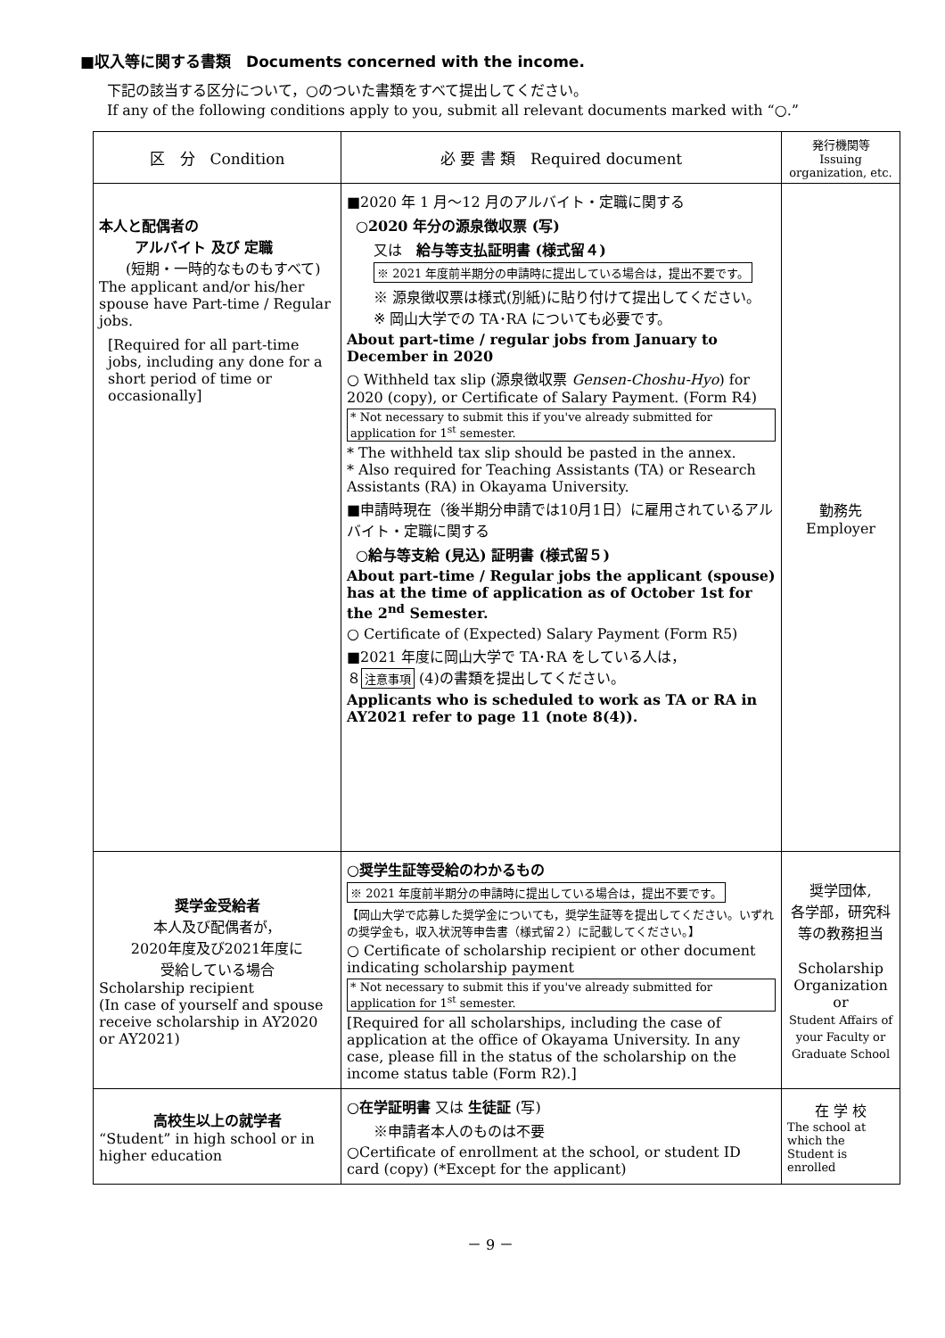■収入等に関する書類　Documents concerned with the income.
下記の該当する区分について，○のついた書類をすべて提出してください。
If any of the following conditions apply to you, submit all relevant documents marked with “○.”
| 区 分 Condition | 必 要 書 類 Required document | 発行機関等 Issuing organization, etc. |
| --- | --- | --- |
| 本人と配偶者の アルバイト 及び 定職 (短期・一時的なものもすべて) The applicant and/or his/her spouse have Part-time / Regular jobs. [Required for all part-time jobs, including any done for a short period of time or occasionally] | ■2020 年 1 月～12 月のアルバイト・定職に関する ○2020 年分の源泉徴収票 (写) 又は 給与等支払証明書 (様式留４) ※ 2021 年度前半期分の申請時に提出している場合は，提出不要です。 ※ 源泉徴収票は様式(別紙)に貼り付けて提出してください。 ※ 岡山大学での TA･RA についても必要です。 About part-time / regular jobs from January to December in 2020 ○ Withheld tax slip (源泉徴収票 Gensen-Choshu-Hyo ) for 2020 (copy), or Certificate of Salary Payment. (Form R4) * Not necessary to submit this if you've already submitted for application for 1<sup>st</sup> semester. * The withheld tax slip should be pasted in the annex. * Also required for Teaching Assistants (TA) or Research Assistants (RA) in Okayama University. ■申請時現在（後半期分申請では10月1日）に雇用されているアルバイト・定職に関する ○給与等支給 (見込) 証明書 (様式留５) About part-time / Regular jobs the applicant (spouse) has at the time of application as of October 1st for the 2<sup>nd</sup> Semester. ○ Certificate of (Expected) Salary Payment (Form R5) ■2021 年度に岡山大学で TA･RA をしている人は， ８ 注意事項 (4)の書類を提出してください。 Applicants who is scheduled to work as TA or RA in AY2021 refer to page 11 (note 8(4)). | 勤務先 Employer |
| 奨学金受給者 本人及び配偶者が， 2020年度及び2021年度に 受給している場合 Scholarship recipient (In case of yourself and spouse receive scholarship in AY2020 or AY2021) | ○奨学生証等受給のわかるもの ※ 2021 年度前半期分の申請時に提出している場合は，提出不要です。 【岡山大学で応募した奨学金についても，奨学生証等を提出してください。いずれの奨学金も，収入状況等申告書（様式留２）に記載してください。】 ○ Certificate of scholarship recipient or other document indicating scholarship payment * Not necessary to submit this if you've already submitted for application for 1<sup>st</sup> semester. [Required for all scholarships, including the case of application at the office of Okayama University. In any case, please fill in the status of the scholarship on the income status table (Form R2).] | 奨学団体, 各学部，研究科等の教務担当 Scholarship Organization or Student Affairs of your Faculty or Graduate School |
| 高校生以上の就学者 “Student” in high school or in higher education | ○在学証明書 又は 生徒証 (写) ※申請者本人のものは不要 ○Certificate of enrollment at the school, or student ID card (copy) (*Except for the applicant) | 在 学 校 The school at which the Student is enrolled |
－ 9 －